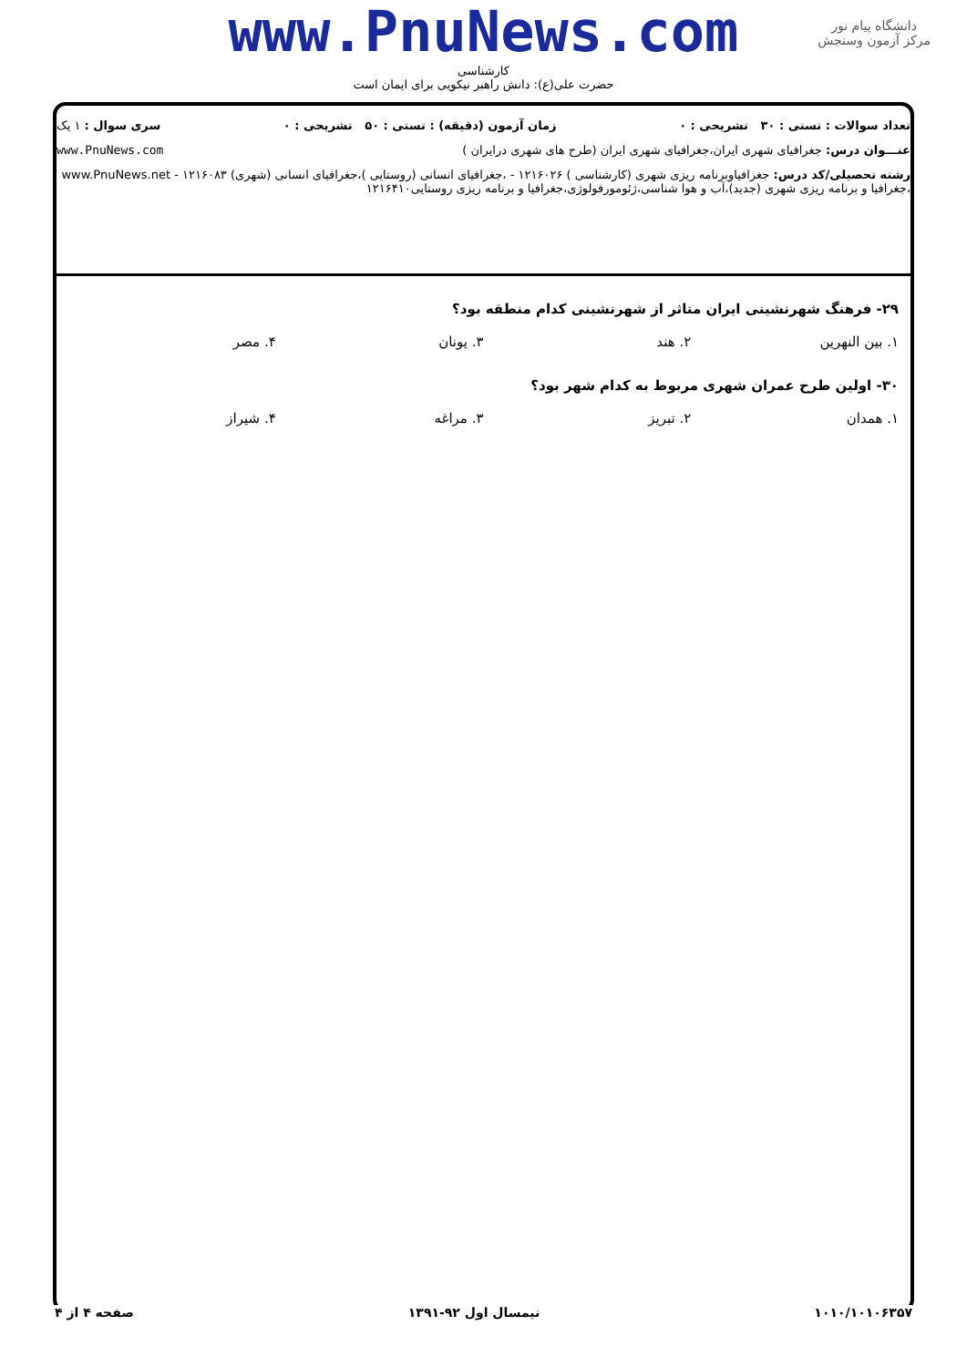www.PnuNews.com
کارشناسی
حضرت علی(ع): دانش راهبر نیکویی برای ایمان است
دانشگاه پیام نور
مرکز آزمون وسنجش
تعداد سوالات : تستی : ۳۰ تشریحی : ۰ زمان آزمون (دقیقه) : تستی : ۵۰ تشریحی : ۰ سری سوال : ۱ یک
عنـــوان درس: جغرافیای شهری ایران،جغرافیای شهری ایران (طرح های شهری درایران ) www.PnuNews.com
رشته تحصیلی/کد درس: جغرافیاوبرنامه ریزی شهری (کارشناسی ) ۱۲۱۶۰۲۶ - ،جغرافیای انسانی (روستایی )،جغرافیای انسانی (شهری) ۱۲۱۶۰۸۳ - www.PnuNews.net
،جغرافیا و برنامه ریزی شهری (جدید)،آب و هوا شناسی،ژئومورفولوژی،جغرافیا و برنامه ریزی روستایی۱۲۱۶۴۱۰
۲۹- فرهنگ شهرنشینی ایران متاثر از شهرنشینی کدام منطقه بود؟
۱. بین النهرین ۲. هند ۳. یونان ۴. مصر
۳۰- اولین طرح عمران شهری مربوط به کدام شهر بود؟
۱. همدان ۲. تبریز ۳. مراغه ۴. شیراز
۱۰۱۰/۱۰۱۰۶۳۵۷ نیمسال اول ۹۲-۱۳۹۱ صفحه ۴ از ۴